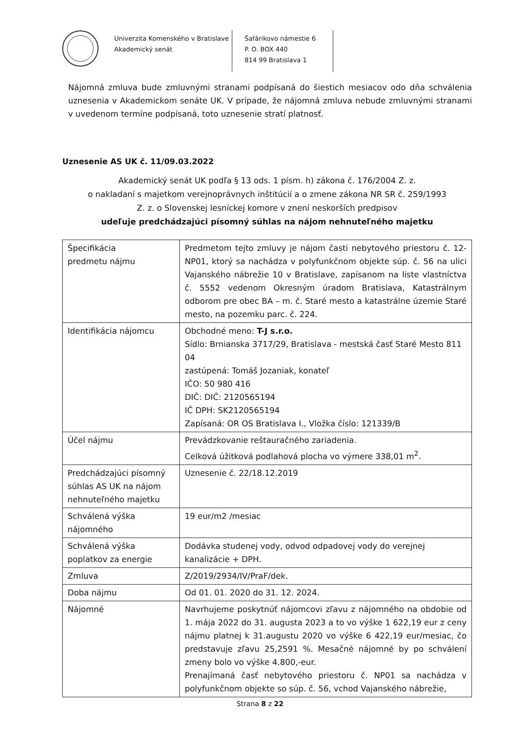Univerzita Komenského v Bratislave
Akademický senát
Šafárikovo námestie 6
P. O. BOX 440
814 99 Bratislava 1
Nájomná zmluva bude zmluvnými stranami podpísaná do šiestich mesiacov odo dňa schválenia uznesenia v Akademickom senáte UK. V prípade, že nájomná zmluva nebude zmluvnými stranami v uvedenom termíne podpísaná, toto uznesenie stratí platnosť.
Uznesenie AS UK č. 11/09.03.2022
Akademický senát UK podľa § 13 ods. 1 písm. h) zákona č. 176/2004 Z. z.
o nakladaní s majetkom verejnoprávnych inštitúcií a o zmene zákona NR SR č. 259/1993
Z. z. o Slovenskej lesníckej komore v znení neskorších predpisov
udeľuje predchádzajúci písomný súhlas na nájom nehnuteľného majetku
| Špecifikácia predmetu nájmu | Predmetom tejto zmluvy je nájom časti nebytového priestoru č. 12-NP01, ktorý sa nachádza v polyfunkčnom objekte súp. č. 56 na ulici Vajanského nábrežie 10 v Bratislave, zapísanom na liste vlastníctva č. 5552 vedenom Okresným úradom Bratislava, Katastrálnym odborom pre obec BA – m. č. Staré mesto a katastrálne územie Staré mesto, na pozemku parc. č. 224. |
| Identifikácia nájomcu | Obchodné meno: T-J s.r.o. Sídlo: Brnianska 3717/29, Bratislava - mestská časť Staré Mesto 811 04 zastúpená: Tomáš Jozaniak, konateľ IČO: 50 980 416 DIČ: DIČ: 2120565194 IČ DPH: SK2120565194 Zapísaná: OR OS Bratislava I., Vložka číslo: 121339/B |
| Účel nájmu | Prevádzkovanie reštauračného zariadenia. Celková úžitková podlahová plocha vo výmere 338,01 m<sup>2</sup>. |
| Predchádzajúci písomný súhlas AS UK na nájom nehnuteľného majetku | Uznesenie č. 22/18.12.2019 |
| Schválená výška nájomného | 19 eur/m2 /mesiac |
| Schválená výška poplatkov za energie | Dodávka studenej vody, odvod odpadovej vody do verejnej kanalizácie + DPH. |
| Zmluva | Z/2019/2934/IV/PraF/dek. |
| Doba nájmu | Od 01. 01. 2020 do 31. 12. 2024. |
| Nájomné | Navrhujeme poskytnúť nájomcovi zľavu z nájomného na obdobie od 1. mája 2022 do 31. augusta 2023 a to vo výške 1 622,19 eur z ceny nájmu platnej k 31.augustu 2020 vo výške 6 422,19 eur/mesiac, čo predstavuje zľavu 25,2591 %. Mesačné nájomné by po schválení zmeny bolo vo výške 4.800,-eur. Prenajímaná časť nebytového priestoru č. NP01 sa nachádza v polyfunkčnom objekte so súp. č. 56, vchod Vajanského nábrežie, |
Strana 8 z 22